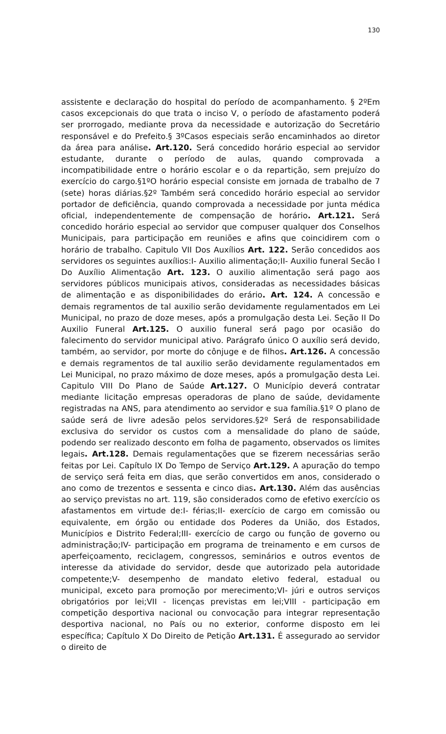130
assistente e declaração do hospital do período de acompanhamento. § 2ºEm casos excepcionais do que trata o inciso V, o período de afastamento poderá ser prorrogado, mediante prova da necessidade e autorização do Secretário responsável e do Prefeito.§ 3ºCasos especiais serão encaminhados ao diretor da área para análise. Art.120. Será concedido horário especial ao servidor estudante, durante o período de aulas, quando comprovada a incompatibilidade entre o horário escolar e o da repartição, sem prejuízo do exercício do cargo.§1ºO horário especial consiste em jornada de trabalho de 7 (sete) horas diárias.§2º Também será concedido horário especial ao servidor portador de deficiência, quando comprovada a necessidade por junta médica oficial, independentemente de compensação de horário. Art.121. Será concedido horário especial ao servidor que compuser qualquer dos Conselhos Municipais, para participação em reuniões e afins que coincidirem com o horário de trabalho. Capitulo VII Dos Auxílios Art. 122. Serão concedidos aos servidores os seguintes auxílios:I- Auxilio alimentação;II- Auxilio funeral Secão I Do Auxílio Alimentação Art. 123. O auxilio alimentação será pago aos servidores públicos municipais ativos, consideradas as necessidades básicas de alimentação e as disponibilidades do erário. Art. 124. A concessão e demais regramentos de tal auxilio serão devidamente regulamentados em Lei Municipal, no prazo de doze meses, após a promulgação desta Lei. Seção II Do Auxilio Funeral Art.125. O auxilio funeral será pago por ocasião do falecimento do servidor municipal ativo. Parágrafo único O auxílio será devido, também, ao servidor, por morte do cônjuge e de filhos. Art.126. A concessão e demais regramentos de tal auxilio serão devidamente regulamentados em Lei Municipal, no prazo máximo de doze meses, após a promulgação desta Lei. Capitulo VIII Do Plano de Saúde Art.127. O Município deverá contratar mediante licitação empresas operadoras de plano de saúde, devidamente registradas na ANS, para atendimento ao servidor e sua família.§1º O plano de saúde será de livre adesão pelos servidores.§2º Será de responsabilidade exclusiva do servidor os custos com a mensalidade do plano de saúde, podendo ser realizado desconto em folha de pagamento, observados os limites legais. Art.128. Demais regulamentações que se fizerem necessárias serão feitas por Lei. Capítulo IX Do Tempo de Serviço Art.129. A apuração do tempo de serviço será feita em dias, que serão convertidos em anos, considerado o ano como de trezentos e sessenta e cinco dias. Art.130. Além das ausências ao serviço previstas no art. 119, são considerados como de efetivo exercício os afastamentos em virtude de:I- férias;II- exercício de cargo em comissão ou equivalente, em órgão ou entidade dos Poderes da União, dos Estados, Municípios e Distrito Federal;III- exercício de cargo ou função de governo ou administração;IV- participação em programa de treinamento e em cursos de aperfeiçoamento, reciclagem, congressos, seminários e outros eventos de interesse da atividade do servidor, desde que autorizado pela autoridade competente;V- desempenho de mandato eletivo federal, estadual ou municipal, exceto para promoção por merecimento;VI- júri e outros serviços obrigatórios por lei;VII - licenças previstas em lei;VIII - participação em competição desportiva nacional ou convocação para integrar representação desportiva nacional, no País ou no exterior, conforme disposto em lei específica; Capítulo X Do Direito de Petição Art.131. É assegurado ao servidor o direito de